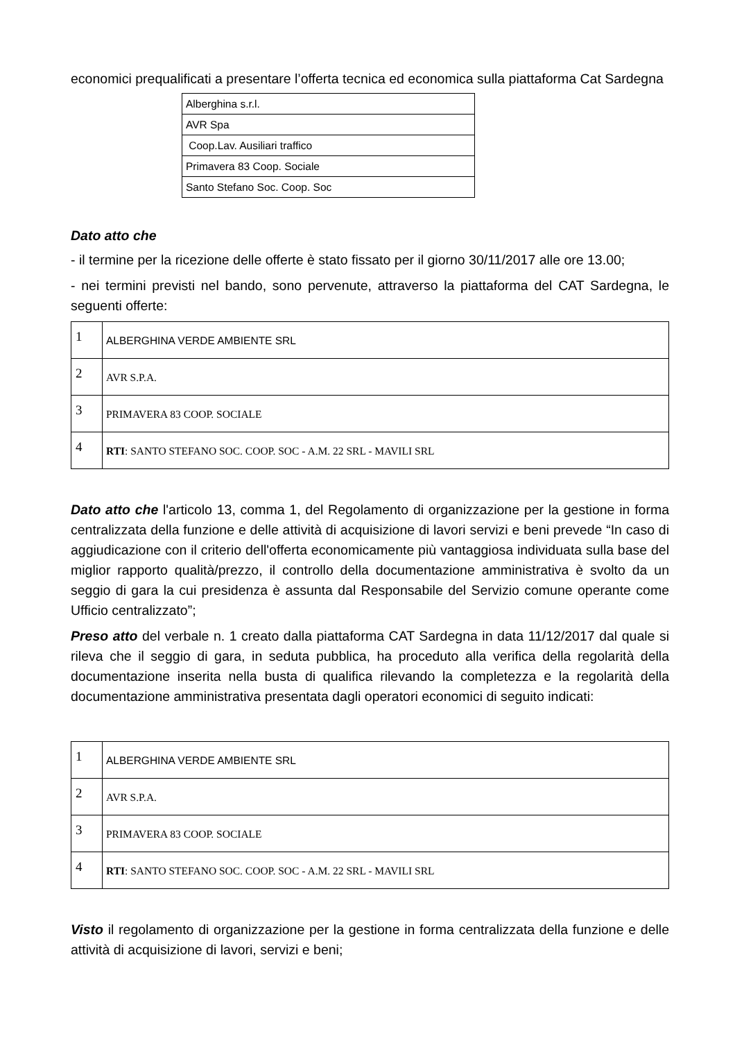economici prequalificati a presentare l’offerta tecnica ed economica sulla piattaforma Cat Sardegna
| Alberghina s.r.l. |
| AVR Spa |
| Coop.Lav. Ausiliari traffico |
| Primavera 83 Coop. Sociale |
| Santo Stefano Soc. Coop. Soc |
Dato atto che
- il termine per la ricezione delle offerte è stato fissato per il giorno 30/11/2017 alle ore 13.00;
- nei termini previsti nel bando, sono pervenute, attraverso la piattaforma del CAT Sardegna, le seguenti offerte:
| 1 | ALBERGHINA VERDE AMBIENTE SRL |
| 2 | AVR S.P.A. |
| 3 | PRIMAVERA 83 COOP. SOCIALE |
| 4 | RTI : SANTO STEFANO SOC. COOP. SOC - A.M. 22 SRL - MAVILI SRL |
Dato atto che l'articolo 13, comma 1, del Regolamento di organizzazione per la gestione in forma centralizzata della funzione e delle attività di acquisizione di lavori servizi e beni prevede “In caso di aggiudicazione con il criterio dell'offerta economicamente più vantaggiosa individuata sulla base del miglior rapporto qualità/prezzo, il controllo della documentazione amministrativa è svolto da un seggio di gara la cui presidenza è assunta dal Responsabile del Servizio comune operante come Ufficio centralizzato”;
Preso atto del verbale n. 1 creato dalla piattaforma CAT Sardegna in data 11/12/2017 dal quale si rileva che il seggio di gara, in seduta pubblica, ha proceduto alla verifica della regolarità della documentazione inserita nella busta di qualifica rilevando la completezza e la regolarità della documentazione amministrativa presentata dagli operatori economici di seguito indicati:
| 1 | ALBERGHINA VERDE AMBIENTE SRL |
| 2 | AVR S.P.A. |
| 3 | PRIMAVERA 83 COOP. SOCIALE |
| 4 | RTI : SANTO STEFANO SOC. COOP. SOC - A.M. 22 SRL - MAVILI SRL |
Visto il regolamento di organizzazione per la gestione in forma centralizzata della funzione e delle attività di acquisizione di lavori, servizi e beni;